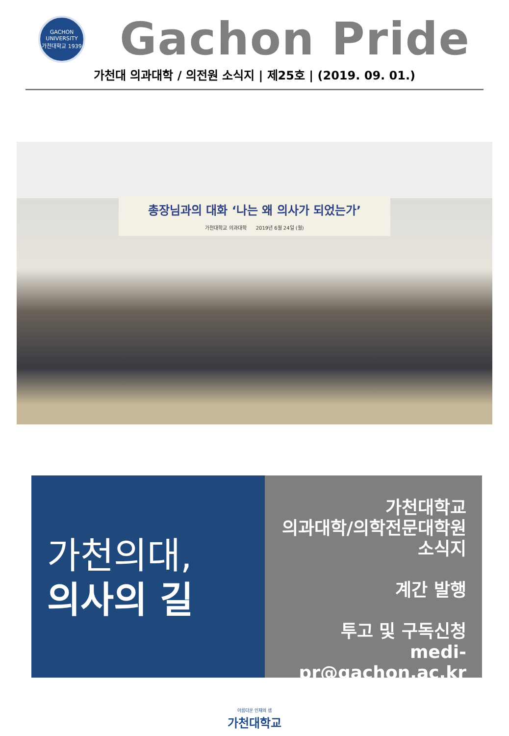GACHON UNIVERSITY
가천대학교 1939
Gachon Pride
가천대 의과대학 / 의전원 소식지 | 제25호 | (2019. 09. 01.)
총장님과의 대화 ‘나는 왜 의사가 되었는가’
가천대학교 의과대학 2019년 6월 24일 (월)
가천의대,
의사의 길
가천대학교
의과대학/의학전문대학원
소식지
계간 발행
투고 및 구독신청
medi-pr@gachon.ac.kr
아름다운 인재의 샘
가천대학교